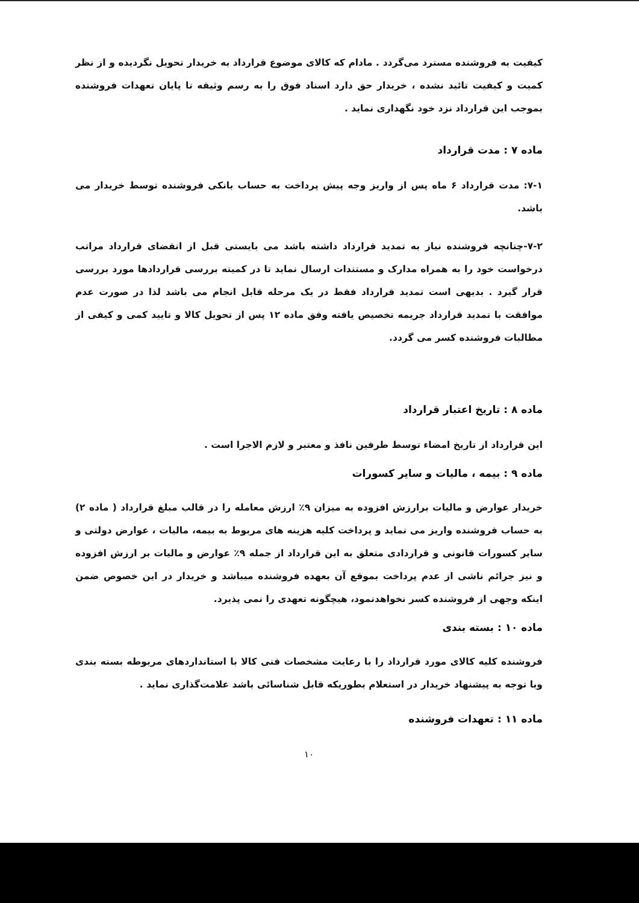کیفیت به فروشنده مسترد می‌گردد . مادام که کالای موضوع قرارداد به خریدار تحویل نگردیده و از نظر کمیت و کیفیت تائید نشده ، خریدار حق دارد اسناد فوق را به رسم وثیقه تا پایان تعهدات فروشنده بموجب این قرارداد نزد خود نگهداری نماید .
ماده ۷ : مدت قرارداد
۷-۱: مدت قرارداد ۶ ماه پس از واریز وجه پیش پرداخت به حساب بانکی فروشنده توسط خریدار می باشد.
۷-۲-چنانچه فروشنده نیاز به تمدید قرارداد داشته باشد می بایستی قبل از انقضای قرارداد مراتب درخواست خود را به همراه مدارک و مستندات ارسال نماید تا در کمیته بررسی قراردادها مورد بررسی قرار گیرد . بدیهی است تمدید قرارداد فقط در یک مرحله قابل انجام می باشد لذا در صورت عدم موافقت با تمدید قرارداد جریمه تخصیص یافته وفق ماده ۱۲ پس از تحویل کالا و تایید کمی و کیفی از مطالبات فروشنده کسر می گردد.
ماده ۸ : تاریخ اعتبار قرارداد
این قرارداد از تاریخ امضاء توسط طرفین نافذ و معتبر و لازم الاجرا است .
ماده ۹ : بیمه ، مالیات و سایر کسورات
خریدار عوارض و مالیات برارزش افزوده به میزان ۹٪ ارزش معامله را در قالب مبلغ قرارداد ( ماده ۲) به حساب فروشنده واریز می نماید و پرداخت کلیه هزینه های مربوط به بیمه، مالیات ، عوارض دولتی و سایر کسورات قانونی و قراردادی متعلق به این قرارداد از جمله ۹٪ عوارض و مالیات بر ارزش افزوده و نیز جرائم ناشی از عدم پرداخت بموقع آن بعهده فروشنده میباشد و خریدار در این خصوص ضمن اینکه وجهی از فروشنده کسر نخواهدنمود، هیچگونه تعهدی را نمی پذیرد.
ماده ۱۰ : بسته بندی
فروشنده کلیه کالای مورد قرارداد را با رعایت مشخصات فنی کالا با استانداردهای مربوطه بسته بندی وبا توجه به پیشنهاد خریدار در استعلام بطوریکه قابل شناسائی باشد علامت‌گذاری نماید .
ماده ۱۱ : تعهدات فروشنده
۱۰